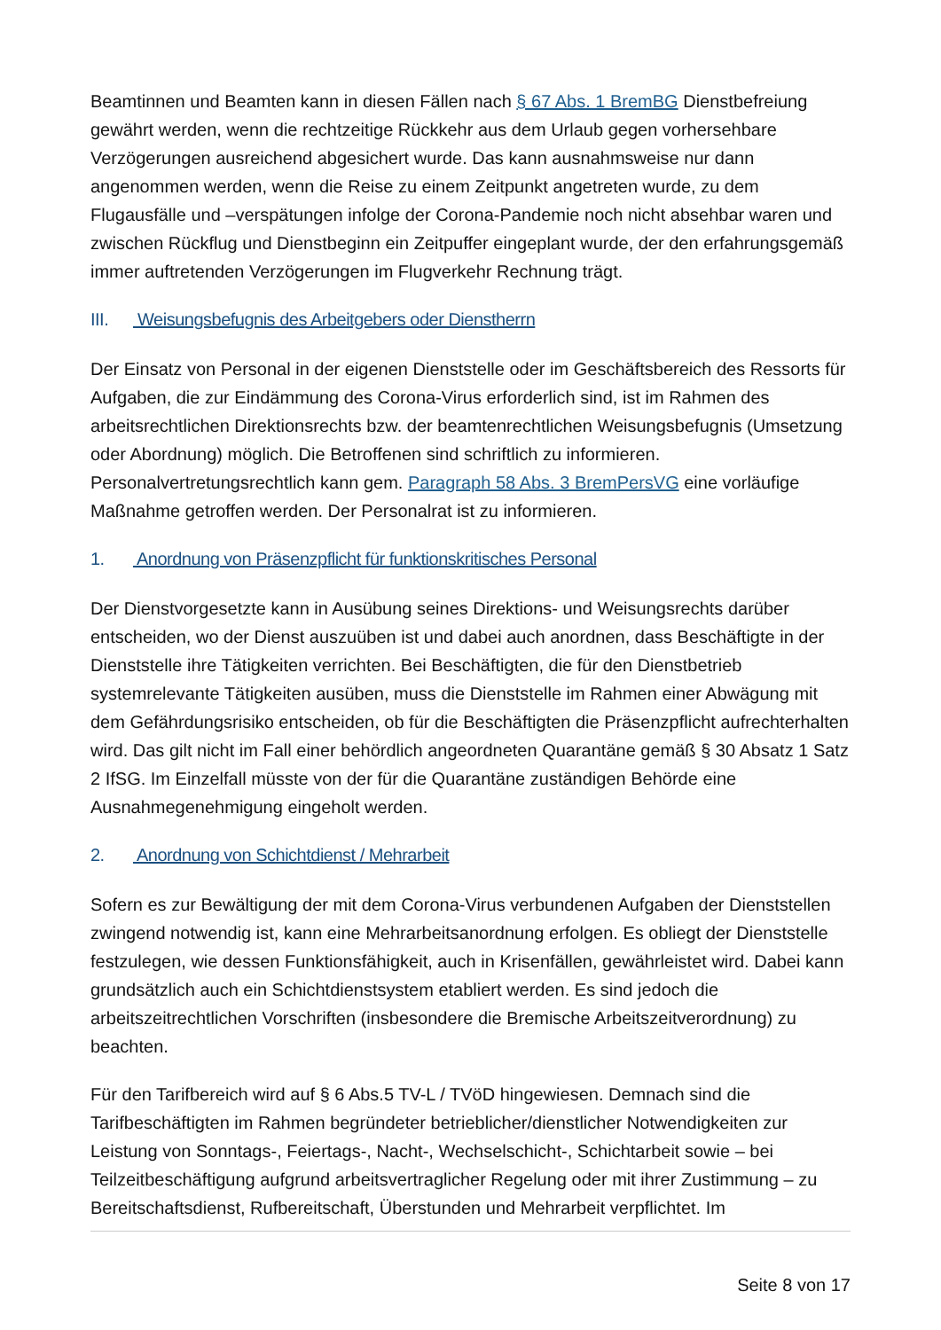Beamtinnen und Beamten kann in diesen Fällen nach § 67 Abs. 1 BremBG Dienstbefreiung gewährt werden, wenn die rechtzeitige Rückkehr aus dem Urlaub gegen vorhersehbare Verzögerungen ausreichend abgesichert wurde. Das kann ausnahmsweise nur dann angenommen werden, wenn die Reise zu einem Zeitpunkt angetreten wurde, zu dem Flugausfälle und –verspätungen infolge der Corona-Pandemie noch nicht absehbar waren und zwischen Rückflug und Dienstbeginn ein Zeitpuffer eingeplant wurde, der den erfahrungsgemäß immer auftretenden Verzögerungen im Flugverkehr Rechnung trägt.
III. Weisungsbefugnis des Arbeitgebers oder Dienstherrn
Der Einsatz von Personal in der eigenen Dienststelle oder im Geschäftsbereich des Ressorts für Aufgaben, die zur Eindämmung des Corona-Virus erforderlich sind, ist im Rahmen des arbeitsrechtlichen Direktionsrechts bzw. der beamtenrechtlichen Weisungsbefugnis (Umsetzung oder Abordnung) möglich. Die Betroffenen sind schriftlich zu informieren. Personalvertretungsrechtlich kann gem. Paragraph 58 Abs. 3 BremPersVG eine vorläufige Maßnahme getroffen werden. Der Personalrat ist zu informieren.
1. Anordnung von Präsenzpflicht für funktionskritisches Personal
Der Dienstvorgesetzte kann in Ausübung seines Direktions- und Weisungsrechts darüber entscheiden, wo der Dienst auszuüben ist und dabei auch anordnen, dass Beschäftigte in der Dienststelle ihre Tätigkeiten verrichten. Bei Beschäftigten, die für den Dienstbetrieb systemrelevante Tätigkeiten ausüben, muss die Dienststelle im Rahmen einer Abwägung mit dem Gefährdungsrisiko entscheiden, ob für die Beschäftigten die Präsenzpflicht aufrechterhalten wird. Das gilt nicht im Fall einer behördlich angeordneten Quarantäne gemäß § 30 Absatz 1 Satz 2 IfSG. Im Einzelfall müsste von der für die Quarantäne zuständigen Behörde eine Ausnahmegenehmigung eingeholt werden.
2. Anordnung von Schichtdienst / Mehrarbeit
Sofern es zur Bewältigung der mit dem Corona-Virus verbundenen Aufgaben der Dienststellen zwingend notwendig ist, kann eine Mehrarbeitsanordnung erfolgen. Es obliegt der Dienststelle festzulegen, wie dessen Funktionsfähigkeit, auch in Krisenfällen, gewährleistet wird. Dabei kann grundsätzlich auch ein Schichtdienstsystem etabliert werden. Es sind jedoch die arbeitszeitrechtlichen Vorschriften (insbesondere die Bremische Arbeitszeitverordnung) zu beachten.
Für den Tarifbereich wird auf § 6 Abs.5 TV-L / TVöD hingewiesen. Demnach sind die Tarifbeschäftigten im Rahmen begründeter betrieblicher/dienstlicher Notwendigkeiten zur Leistung von Sonntags-, Feiertags-, Nacht-, Wechselschicht-, Schichtarbeit sowie – bei Teilzeitbeschäftigung aufgrund arbeitsvertraglicher Regelung oder mit ihrer Zustimmung – zu Bereitschaftsdienst, Rufbereitschaft, Überstunden und Mehrarbeit verpflichtet. Im
Seite 8 von 17